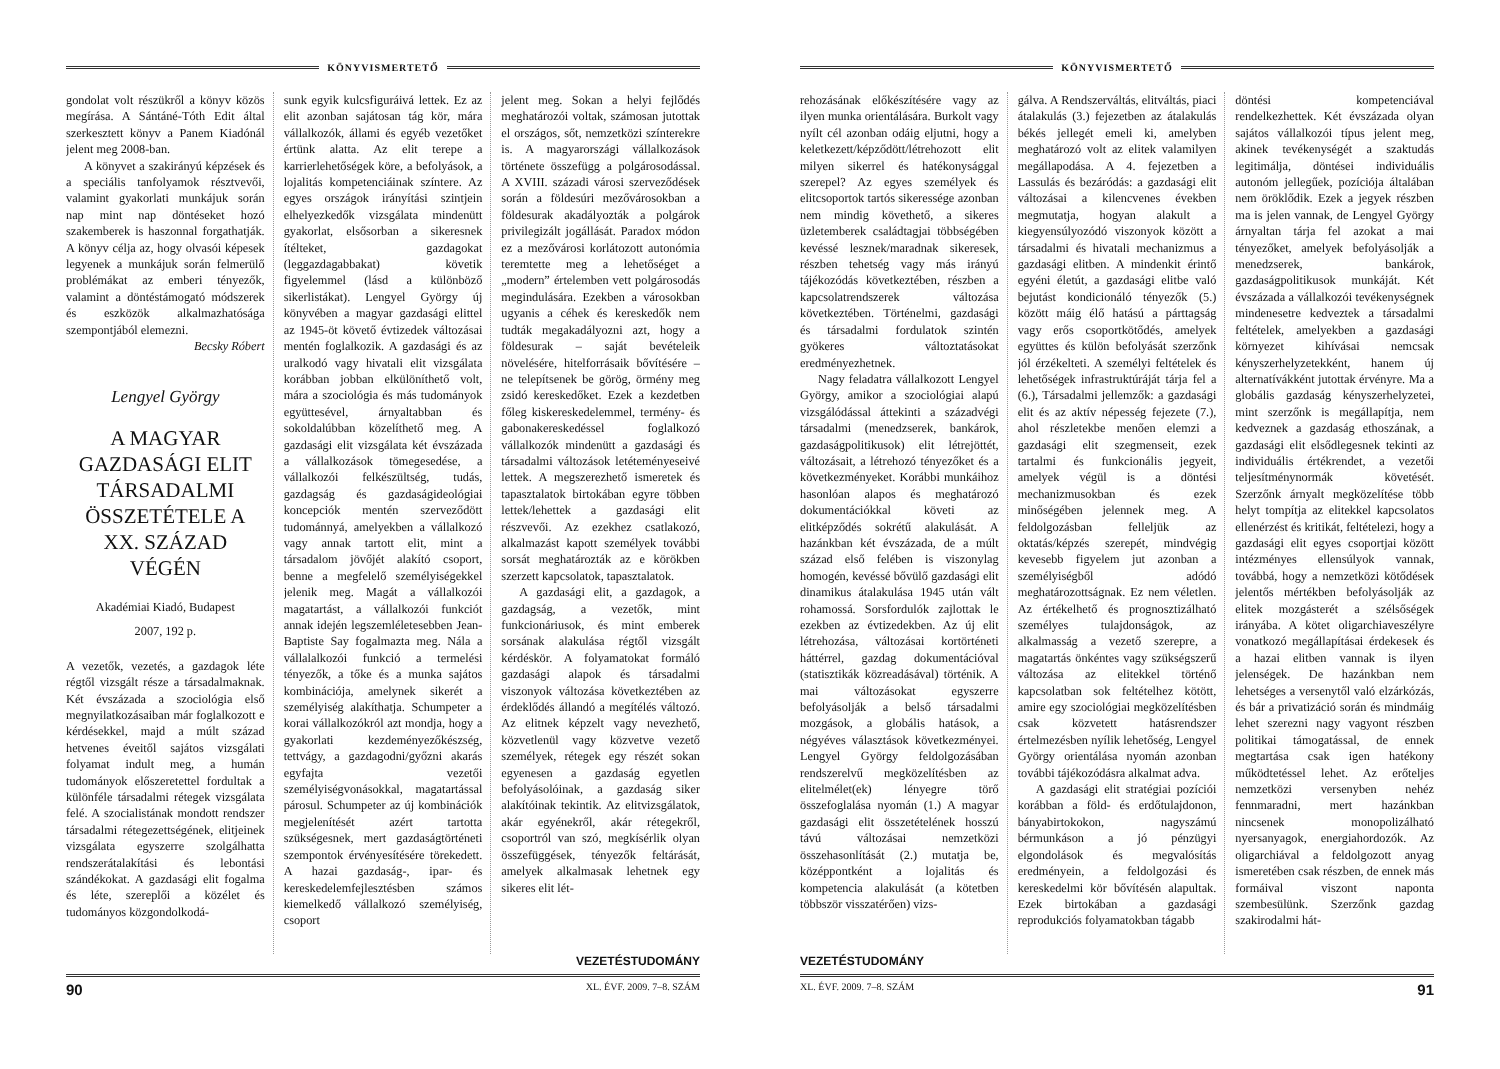KÖNYVISMERTETŐ
gondolat volt részükről a könyv közös megírása. A Sántáné-Tóth Edit által szerkesztett könyv a Panem Kiadónál jelent meg 2008-ban.
A könyvet a szakirányú képzések és a speciális tanfolyamok résztvevői, valamint gyakorlati munkájuk során nap mint nap döntéseket hozó szakemberek is haszonnal forgathatják. A könyv célja az, hogy olvasói képesek legyenek a munkájuk során felmerülő problémákat az emberi tényezők, valamint a döntéstámogató módszerek és eszközök alkalmazhatósága szempontjából elemezni.
Becsky Róbert
Lengyel György
A MAGYAR GAZDASÁGI ELIT TÁRSADALMI ÖSSZETÉTELE A XX. SZÁZAD VÉGÉN
Akadémiai Kiadó, Budapest
2007, 192 p.
A vezetők, vezetés, a gazdagok léte régtől vizsgált része a társadalmaknak. Két évszázada a szociológia első megnyilatkozásaiban már foglalkozott e kérdésekkel, majd a múlt század hetvenes évei­től sajátos vizsgálati folyamat indult meg, a humán tudományok előszeretettel fordultak a különféle társadalmi rétegek vizsgálata felé. A szocialistának mondott rendszer társadalmi rétegezettségének, elitjeinek vizsgálata egyszerre szolgálhatta rendszerátalakítási és lebontási szándékokat. A gazdasági elit fogalma és léte, szereplői a közélet és tudományos közgondolkodá-
sunk egyik kulcsfiguráivá lettek. Ez az elit azonban sajátosan tág kör, mára vállalkozók, állami és egyéb vezetőket értünk alatta. Az elit terepe a karrierlehetőségek köre, a befolyások, a lojalitás kompetenciáinak színtere. Az egyes országok irányítási szintjein elhelyezkedők vizsgálata mindenütt gyakorlat, elsősorban a sikeresnek ítélteket, gazdagokat (leggazdagabbakat) követik figyelemmel (lásd a különböző sikerlistákat). Lengyel György új könyvében a magyar gazdasági elittel az 1945-öt követő évtizedek változásai mentén foglalkozik. A gazdasági és az uralkodó vagy hivatali elit vizsgálata korábban jobban elkülöníthető volt, mára a szociológia és más tudományok együttesével, árnyaltabban és sokoldalúbban közelíthető meg. A gazdasági elit vizsgálata két évszázada a vállalkozások tömegesedése, a vállalkozói felkészültség, tudás, gazdagság és gazdaságideológiai koncepciók mentén szerveződött tudománnyá, amelyekben a vállalkozó vagy annak tartott elit, mint a társadalom jövőjét alakító csoport, benne a megfelelő személyiségekkel jelenik meg. Magát a vállalkozói magatartást, a vállalkozói funkciót annak idején legszemléletesebben Jean-Baptiste Say fogalmazta meg. Nála a vállalalkozói funkció a termelési tényezők, a tőke és a munka sajátos kombinációja, amelynek sikerét a személyiség alakíthatja. Schumpeter a korai vállalkozókról azt mondja, hogy a gyakorlati kezdeményezőkészség, tettvágy, a gazdagodni/győzni akarás egyfajta vezetői személyiségvonásokkal, magatartással párosul. Schumpeter az új kombinációk megjelenítését azért tartotta szükségesnek, mert gazdaságtörténeti szempontok érvényesítésére törekedett. A hazai gazdaság-, ipar- és kereskedelemfejlesztésben számos kiemelkedő vállalkozó személyiség, csoport
jelent meg. Sokan a helyi fejlődés meghatározói voltak, számosan jutottak el országos, sőt, nemzetközi színterekre is. A magyarországi vállalkozások története összefügg a polgárosodással. A XVIII. századi városi szerveződések során a földesúri mezővárosokban a földesurak akadályozták a polgárok privilegizált jogállását. Paradox módon ez a mezővárosi korlátozott autonómia teremtette meg a lehetőséget a „modern” értelemben vett polgárosodás megindulására. Ezekben a városokban ugyanis a céhek és kereskedők nem tudták megakadályozni azt, hogy a földesurak – saját bevételeik növelésére, hitelforrásaik bővítésére – ne telepítsenek be görög, örmény meg zsidó kereskedőket. Ezek a kezdetben főleg kiskereskedelemmel, termény- és gabonakereskedéssel foglalkozó vállalkozók mindenütt a gazdasági és társadalmi változások letéteményeseivé lettek. A megszerezhető ismeretek és tapasztalatok birtokában egyre többen lettek/lehettek a gazdasági elit részvevői. Az ezekhez csatlakozó, alkalmazást kapott személyek további sorsát meghatározták az e körökben szerzett kapcsolatok, tapasztalatok.
A gazdasági elit, a gazdagok, a gazdagság, a vezetők, mint funkcionáriusok, és mint emberek sorsának alakulása régtől vizsgált kérdéskör. A folyamatokat formáló gazdasági alapok és társadalmi viszonyok változása következtében az érdeklődés állandó a megítélés változó. Az elitnek képzelt vagy nevezhető, közvetlenül vagy közvetve vezető személyek, rétegek egy részét sokan egyenesen a gazdaság egyetlen befolyásolóinak, a gazdaság siker alakítóinak tekintik. Az elitvizsgálatok, akár egyénekről, akár rétegekről, csoportról van szó, megkísérlik olyan összefüggések, tényezők feltárását, amelyek alkalmasak lehetnek egy sikeres elit lét-
VEZETÉSTUDOMÁNY
90 XL. ÉVF. 2009. 7–8. SZÁM
KÖNYVISMERTETŐ
rehozásának előkészítésére vagy az ilyen munka orientálására. Burkolt vagy nyílt cél azonban odáig eljutni, hogy a keletkezett/képződött/létrehozott elit milyen sikerrel és hatékonysággal szerepel? Az egyes személyek és elitcsoportok tartós sikeressége azonban nem mindig követhető, a sikeres üzletemberek családtagjai többségében kevéssé lesznek/maradnak sikeresek, részben tehetség vagy más irányú tájékozódás következtében, részben a kapcsolatrendszerek változása következtében. Történelmi, gazdasági és társadalmi fordulatok szintén gyökeres változtatásokat eredményezhetnek.
Nagy feladatra vállalkozott Lengyel György, amikor a szociológiai alapú vizsgálódással áttekinti a századvégi társadalmi (menedzserek, bankárok, gazdaságpolitikusok) elit létrejöttét, változásait, a létrehozó tényezőket és a következményeket. Korábbi munkáihoz hasonlóan alapos és meghatározó dokumentációkkal követi az elitképződés sokrétű alakulását. A hazánkban két évszázada, de a múlt század első felében is viszonylag homogén, kevéssé bővülő gazdasági elit dinamikus átalakulása 1945 után vált rohamossá. Sorsfordulók zajlottak le ezekben az évtizedekben. Az új elit létrehozása, változásai kortörténeti háttérrel, gazdag dokumentációval (statisztikák közreadásával) történik. A mai változásokat egyszerre befolyásolják a belső társadalmi mozgások, a globális hatások, a négyéves választások következményei. Lengyel György feldolgozásában rendszerelvű megközelítésben az elitelmélet(ek) lényegre törő összefoglalása nyomán (1.) A magyar gazdasági elit összetételének hosszú távú változásai nemzetközi összehasonlítását (2.) mutatja be, középpontként a lojalitás és kompetencia alakulását (a kötetben többször visszatérően) vizs-
gálva. A Rendszerváltás, elitváltás, piaci átalakulás (3.) fejezetben az átalakulás békés jellegét emeli ki, amelyben meghatározó volt az elitek valamilyen megállapodása. A 4. fejezetben a Lassulás és bezáródás: a gazdasági elit változásai a kilencvenes években megmutatja, hogyan alakult a kiegyensúlyozódó viszonyok között a társadalmi és hivatali mechanizmus a gazdasági elitben. A mindenkit érintő egyéni életút, a gazdasági elitbe való bejutást kondicionáló tényezők (5.) között máig élő hatású a párttagság vagy erős csoportkötődés, amelyek együttes és külön befolyását szerzőnk jól érzékelteti. A személyi feltételek és lehetőségek infrastruktúráját tárja fel a (6.), Társadalmi jellemzők: a gazdasági elit és az aktív népesség fejezete (7.), ahol részletekbe menően elemzi a gazdasági elit szegmenseit, ezek tartalmi és funkcionális jegyeit, amelyek végül is a döntési mechanizmusokban és ezek minőségében jelennek meg. A feldolgozásban felleljük az oktatás/képzés szerepét, mindvégig kevesebb figyelem jut azonban a személyiségből adódó meghatározottságnak. Ez nem véletlen. Az értékelhető és prognosztizálható személyes tulajdonságok, az alkalmasság a vezető szerepre, a magatartás önkéntes vagy szükségszerű változása az elitekkel történő kapcsolatban sok feltételhez kötött, amire egy szociológiai megközelítésben csak közvetett hatásrendszer értelmezésben nyílik lehetőség, Lengyel György orientálása nyomán azonban további tájékozódásra alkalmat adva.
A gazdasági elit stratégiai pozíciói korábban a föld- és erdőtulajdonon, bányabirtokokon, nagyszámú bérmunkáson a jó pénzügyi elgondolások és megvalósítás eredményein, a feldolgozási és kereskedelmi kör bővítésén alapultak. Ezek birtokában a gazdasági reprodukciós folyamatokban tágabb
döntési kompetenciával rendelkezhettek. Két évszázada olyan sajátos vállalkozói típus jelent meg, akinek tevékenységét a szaktudás legitimálja, döntései individuális autonóm jellegűek, pozíciója általában nem öröklődik. Ezek a jegyek részben ma is jelen vannak, de Lengyel György árnyaltan tárja fel azokat a mai tényezőket, amelyek befolyásolják a menedzserek, bankárok, gazdaságpolitikusok munkáját. Két évszázada a vállalkozói tevékenységnek mindenesetre kedveztek a társadalmi feltételek, amelyekben a gazdasági környezet kihívásai nemcsak kényszerhelyzetekként, hanem új alternatívákként jutottak érvényre. Ma a globális gazdaság kényszerhelyzetei, mint szerzőnk is megállapítja, nem kedveznek a gazdaság ethoszának, a gazdasági elit elsődlegesnek tekinti az individuális értékrendet, a vezetői teljesítménynormák követését. Szerzőnk árnyalt megközelítése több helyt tompítja az elitekkel kapcsolatos ellenérzést és kritikát, feltételezi, hogy a gazdasági elit egyes csoportjai között intézményes ellensúlyok vannak, továbbá, hogy a nemzetközi kötődések jelentős mértékben befolyásolják az elitek mozgásterét a szélsőségek irányába. A kötet oligarchiaveszélyre vonatkozó megállapításai érdekesek és a hazai elitben vannak is ilyen jelenségek. De hazánkban nem lehetséges a versenytől való elzárkózás, és bár a privatizáció során és mindmáig lehet szerezni nagy vagyont részben politikai támogatással, de ennek megtartása csak igen hatékony működtetéssel lehet. Az erőteljes nemzetközi versenyben nehéz fennmaradni, mert hazánkban nincsenek monopolizálható nyersanyagok, energiahordozók. Az oligarchiával a feldolgozott anyag ismeretében csak részben, de ennek más formáival viszont naponta szembesülünk. Szerzőnk gazdag szakirodalmi hát-
VEZETÉSTUDOMÁNY
XL. ÉVF. 2009. 7–8. SZÁM 91